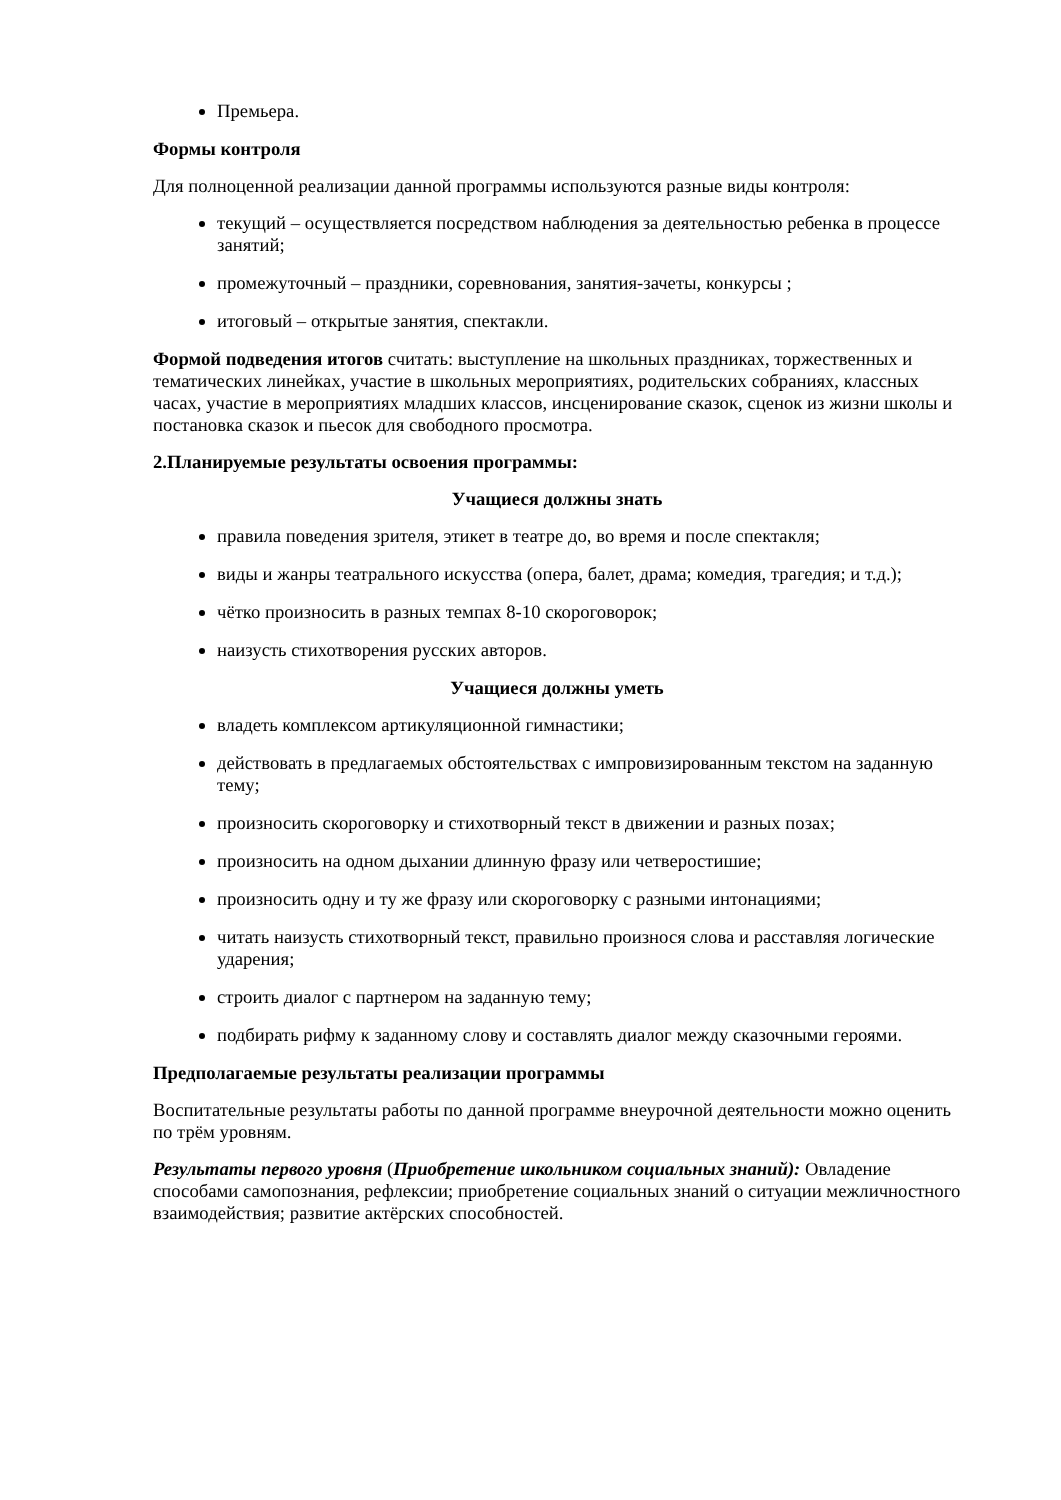Премьера.
Формы контроля
Для полноценной реализации данной программы используются разные виды контроля:
текущий – осуществляется посредством наблюдения за деятельностью ребенка в процессе занятий;
промежуточный – праздники, соревнования, занятия-зачеты, конкурсы ;
итоговый – открытые занятия, спектакли.
Формой подведения итогов считать: выступление на школьных праздниках, торжественных и тематических линейках, участие в школьных мероприятиях, родительских собраниях, классных часах, участие в мероприятиях младших классов, инсценирование сказок, сценок из жизни школы и постановка сказок и пьесок для свободного просмотра.
2.Планируемые результаты освоения программы:
Учащиеся должны знать
правила поведения зрителя, этикет в театре до, во время и после спектакля;
виды и жанры театрального искусства (опера, балет, драма; комедия, трагедия; и т.д.);
чётко произносить в разных темпах 8-10 скороговорок;
наизусть стихотворения русских авторов.
Учащиеся должны уметь
владеть комплексом артикуляционной гимнастики;
действовать в предлагаемых обстоятельствах с импровизированным текстом на заданную тему;
произносить скороговорку и стихотворный текст в движении и разных позах;
произносить на одном дыхании длинную фразу или четверостишие;
произносить одну и ту же фразу или скороговорку с разными интонациями;
читать наизусть стихотворный текст, правильно произнося слова и расставляя логические ударения;
строить диалог с партнером на заданную тему;
подбирать рифму к заданному слову и составлять диалог между сказочными героями.
Предполагаемые результаты реализации программы
Воспитательные результаты работы по данной программе внеурочной деятельности можно оценить по трём уровням.
Результаты первого уровня (Приобретение школьником социальных знаний): Овладение способами самопознания, рефлексии; приобретение социальных знаний о ситуации межличностного взаимодействия; развитие актёрских способностей.